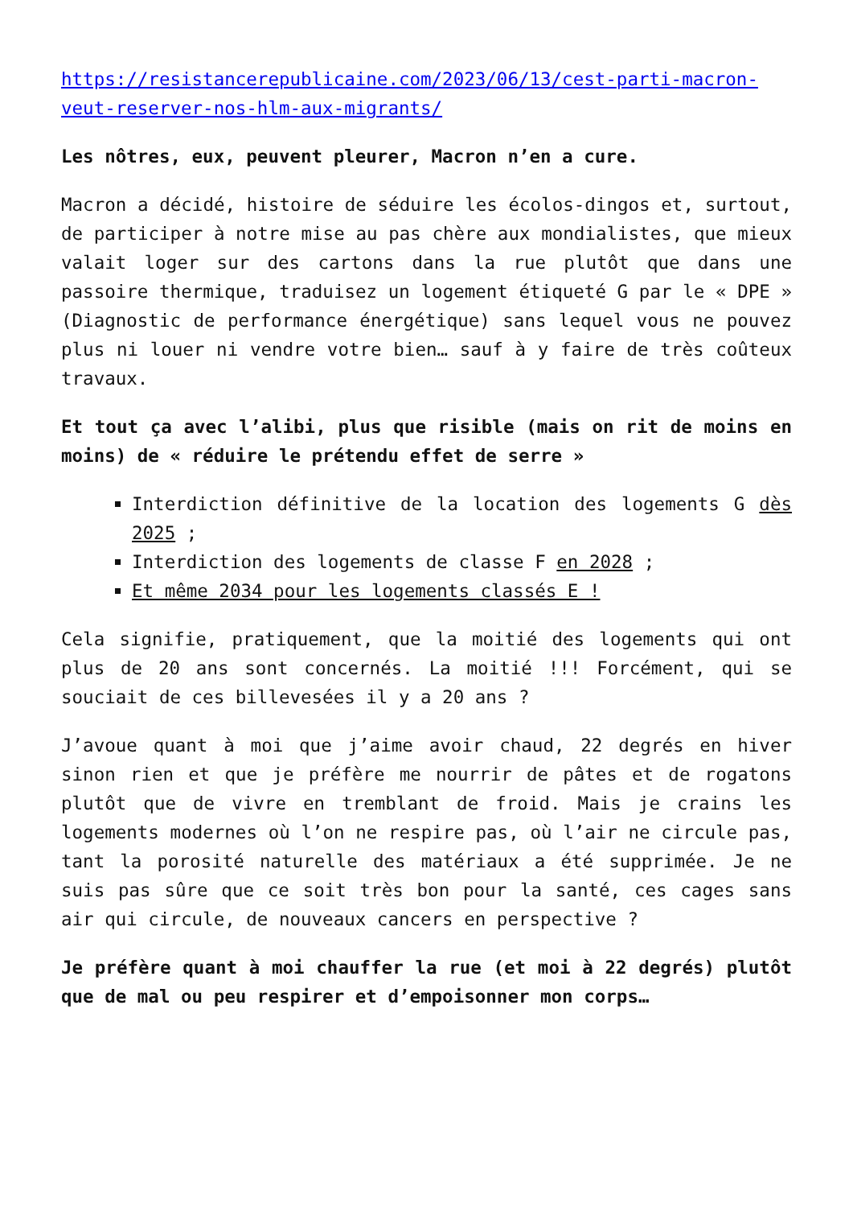https://resistancerepublicaine.com/2023/06/13/cest-parti-macron-veut-reserver-nos-hlm-aux-migrants/
Les nôtres, eux, peuvent pleurer, Macron n’en a cure.
Macron a décidé, histoire de séduire les écolos-dingos et, surtout, de participer à notre mise au pas chère aux mondialistes, que mieux valait loger sur des cartons dans la rue plutôt que dans une passoire thermique, traduisez un logement étiqueté G par le « DPE » (Diagnostic de performance énergétique) sans lequel vous ne pouvez plus ni louer ni vendre votre bien… sauf à y faire de très coûteux travaux.
Et tout ça avec l’alibi, plus que risible (mais on rit de moins en moins) de « réduire le prétendu effet de serre »
Interdiction définitive de la location des logements G dès 2025 ;
Interdiction des logements de classe F en 2028 ;
Et même 2034 pour les logements classés E !
Cela signifie, pratiquement, que la moitié des logements qui ont plus de 20 ans sont concernés. La moitié !!! Forcément, qui se souciait de ces billevesées il y a 20 ans ?
J’avoue quant à moi que j’aime avoir chaud, 22 degrés en hiver sinon rien et que je préfère me nourrir de pâtes et de rogatons plutôt que de vivre en tremblant de froid. Mais je crains les logements modernes où l’on ne respire pas, où l’air ne circule pas, tant la porosité naturelle des matériaux a été supprimée. Je ne suis pas sûre que ce soit très bon pour la santé, ces cages sans air qui circule, de nouveaux cancers en perspective ?
Je préfère quant à moi chauffer la rue (et moi à 22 degrés) plutôt que de mal ou peu respirer et d’empoisonner mon corps…